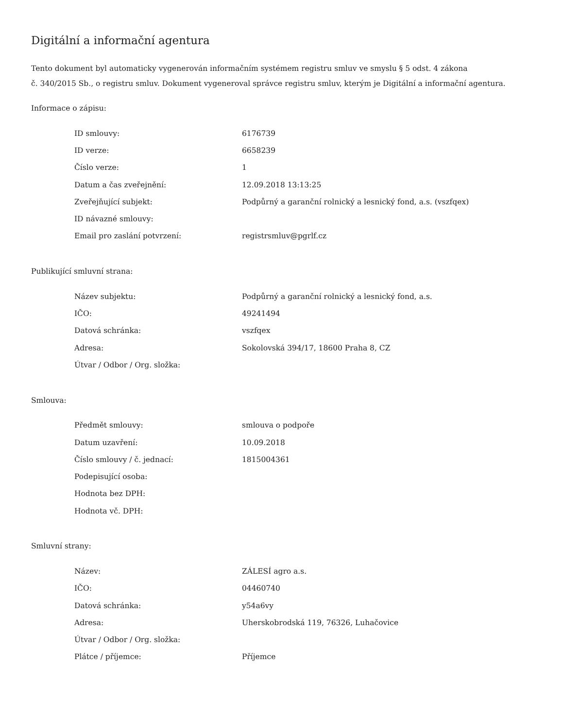Digitální a informační agentura
Tento dokument byl automaticky vygenerován informačním systémem registru smluv ve smyslu § 5 odst. 4 zákona
č. 340/2015 Sb., o registru smluv. Dokument vygeneroval správce registru smluv, kterým je Digitální a informační agentura.
Informace o zápisu:
| ID smlouvy: | 6176739 |
| ID verze: | 6658239 |
| Číslo verze: | 1 |
| Datum a čas zveřejnění: | 12.09.2018 13:13:25 |
| Zveřejňující subjekt: | Podpůrný a garanční rolnický a lesnický fond, a.s. (vszfqex) |
| ID návazné smlouvy: | |
| Email pro zaslání potvrzení: | registrsmluv@pgrlf.cz |
Publikující smluvní strana:
| Název subjektu: | Podpůrný a garanční rolnický a lesnický fond, a.s. |
| IČO: | 49241494 |
| Datová schránka: | vszfqex |
| Adresa: | Sokolovská 394/17, 18600 Praha 8, CZ |
| Útvar / Odbor / Org. složka: | |
Smlouva:
| Předmět smlouvy: | smlouva o podpoře |
| Datum uzavření: | 10.09.2018 |
| Číslo smlouvy / č. jednací: | 1815004361 |
| Podepisující osoba: | |
| Hodnota bez DPH: | |
| Hodnota vč. DPH: | |
Smluvní strany:
| Název: | ZÁLESÍ agro a.s. |
| IČO: | 04460740 |
| Datová schránka: | y54a6vy |
| Adresa: | Uherskobrodská 119, 76326, Luhačovice |
| Útvar / Odbor / Org. složka: | |
| Plátce / příjemce: | Příjemce |